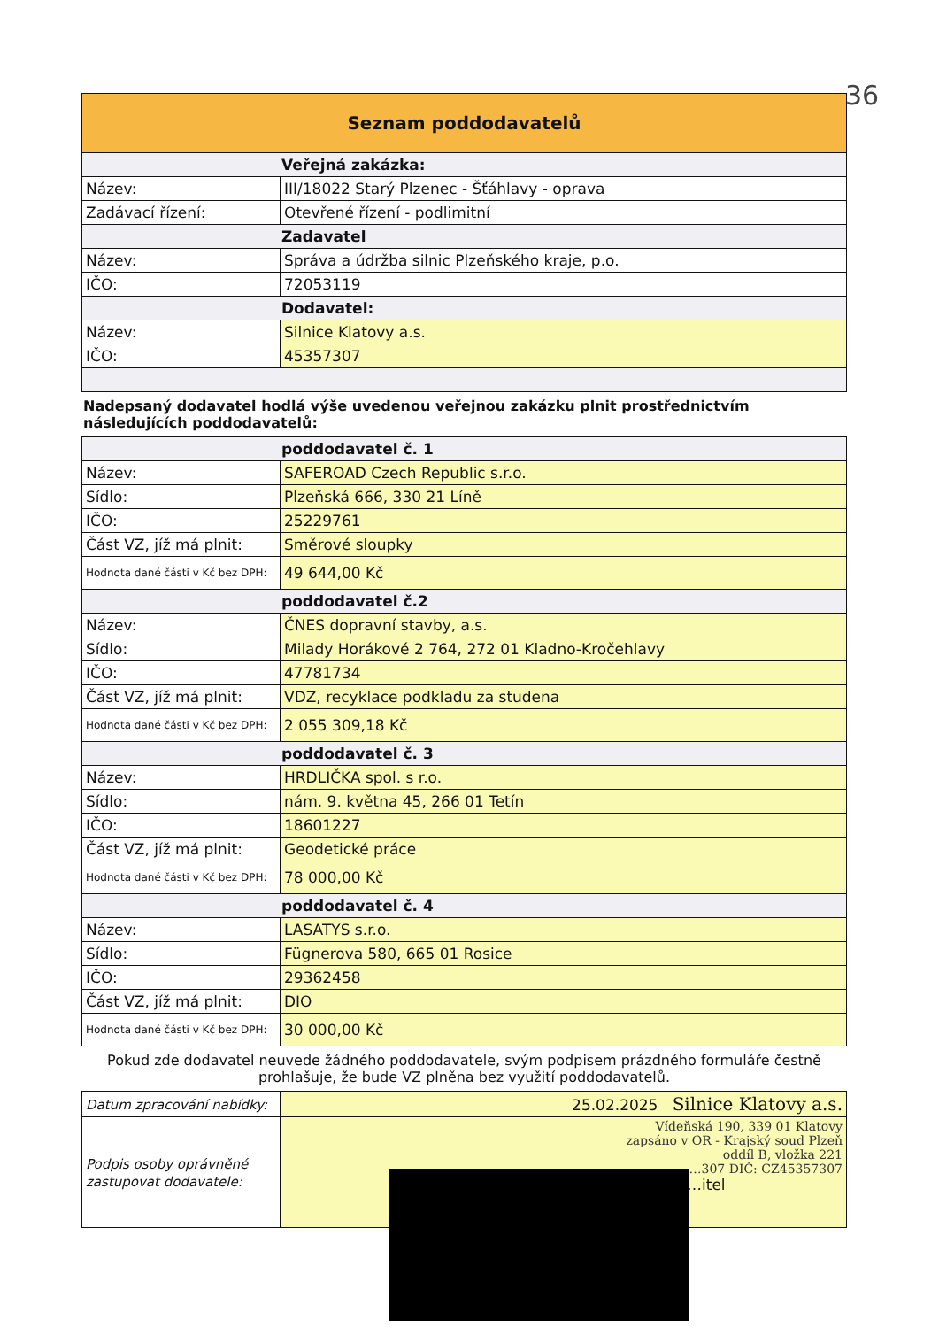36
| Seznam poddodavatelů | |
| Veřejná zakázka: | |
| Název: | III/18022 Starý Plzenec - Šťáhlavy - oprava |
| Zadávací řízení: | Otevřené řízení - podlimitní |
| Zadavatel | |
| Název: | Správa a údržba silnic Plzeňského kraje, p.o. |
| IČO: | 72053119 |
| Dodavatel: | |
| Název: | Silnice Klatovy a.s. |
| IČO: | 45357307 |
Nadepsaný dodavatel hodlá výše uvedenou veřejnou zakázku plnit prostřednictvím následujících poddodavatelů:
| poddodavatel č. 1 | |
| Název: | SAFEROAD Czech Republic s.r.o. |
| Sídlo: | Plzeňská 666, 330 21 Líně |
| IČO: | 25229761 |
| Část VZ, jíž má plnit: | Směrové sloupky |
| Hodnota dané části v Kč bez DPH: | 49 644,00 Kč |
| poddodavatel č.2 | |
| Název: | ČNES dopravní stavby, a.s. |
| Sídlo: | Milady Horákové 2 764, 272 01 Kladno-Kročehlavy |
| IČO: | 47781734 |
| Část VZ, jíž má plnit: | VDZ, recyklace podkladu za studena |
| Hodnota dané části v Kč bez DPH: | 2 055 309,18 Kč |
| poddodavatel č. 3 | |
| Název: | HRDLIČKA spol. s r.o. |
| Sídlo: | nám. 9. května 45, 266 01 Tetín |
| IČO: | 18601227 |
| Část VZ, jíž má plnit: | Geodetické práce |
| Hodnota dané části v Kč bez DPH: | 78 000,00 Kč |
| poddodavatel č. 4 | |
| Název: | LASATYS s.r.o. |
| Sídlo: | Fügnerova 580, 665 01 Rosice |
| IČO: | 29362458 |
| Část VZ, jíž má plnit: | DIO |
| Hodnota dané části v Kč bez DPH: | 30 000,00 Kč |
Pokud zde dodavatel neuvede žádného poddodavatele, svým podpisem prázdného formuláře čestně prohlašuje, že bude VZ plněna bez využití poddodavatelů.
| Datum zpracování nabídky: | 25.02.2025 Silnice Klatovy a.s. |
| Podpis osoby oprávněné zastupovat dodavatele: | Vídeňská 190, 339 01 Klatovy zapsáno v OR - Krajský soud Plzeň oddíl B, vložka 221 …307 DIČ: CZ45357307 …itel |